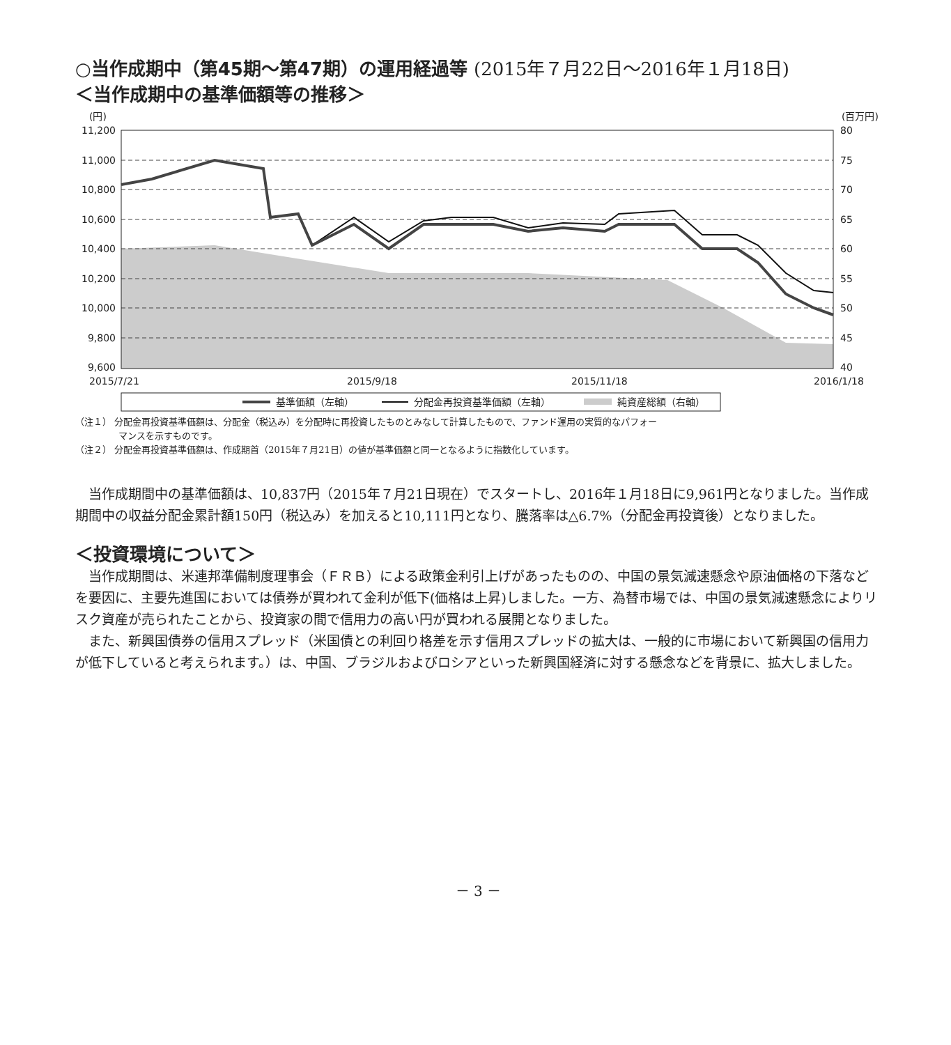○当作成期中（第45期～第47期）の運用経過等 (2015年７月22日～2016年１月18日)
＜当作成期中の基準価額等の推移＞
(円)
(百万円)
11,200
11,000
10,800
10,600
10,400
10,200
10,000
9,800
9,600
80
75
70
65
60
55
50
45
40
2015/7/21
2015/9/18
2015/11/18
2016/1/18
基準価額（左軸）
分配金再投資基準価額（左軸）
純資産総額（右軸）
（注１） 分配金再投資基準価額は、分配金（税込み）を分配時に再投資したものとみなして計算したもので、ファンド運用の実質的なパフォー
マンスを示すものです。
（注２） 分配金再投資基準価額は、作成期首（2015年７月21日）の値が基準価額と同一となるように指数化しています。
当作成期間中の基準価額は、10,837円（2015年７月21日現在）でスタートし、2016年１月18日に9,961円となりました。当作成期間中の収益分配金累計額150円（税込み）を加えると10,111円となり、騰落率は△6.7%（分配金再投資後）となりました。
＜投資環境について＞
当作成期間は、米連邦準備制度理事会（ＦＲＢ）による政策金利引上げがあったものの、中国の景気減速懸念や原油価格の下落などを要因に、主要先進国においては債券が買われて金利が低下(価格は上昇)しました。一方、為替市場では、中国の景気減速懸念によりリスク資産が売られたことから、投資家の間で信用力の高い円が買われる展開となりました。
また、新興国債券の信用スプレッド（米国債との利回り格差を示す信用スプレッドの拡大は、一般的に市場において新興国の信用力が低下していると考えられます。）は、中国、ブラジルおよびロシアといった新興国経済に対する懸念などを背景に、拡大しました。
－ 3 －